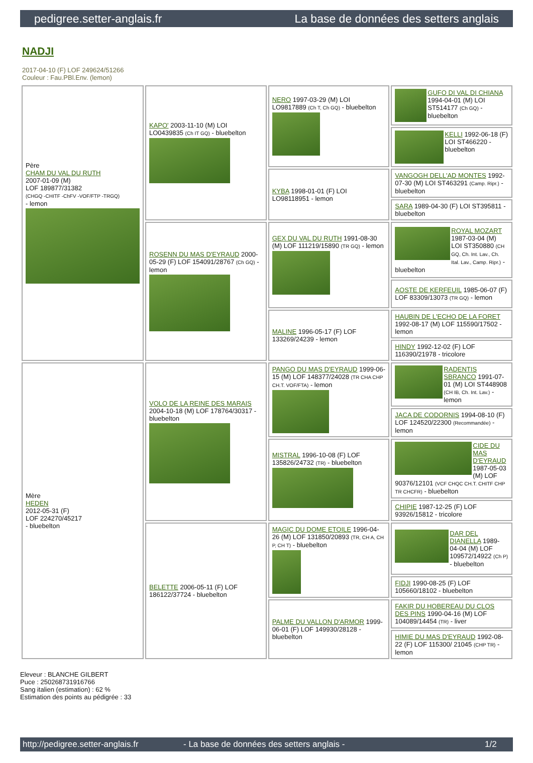pedigree.setter-anglais.fr La base de données des setters anglais
NADJI
2017-04-10 (F) LOF 249624/51266
Couleur : Fau.PBl.Env. (lemon)
| Père CHAM DU VAL DU RUTH 2007-01-09 (M) LOF 189877/31382 (CHGQ -CHITF -ChFV -VOF/FTP -TRGQ) - lemon | KAPO' 2003-11-10 (M) LOI LO0439835 (Ch IT GQ) - bluebelton | NERO 1997-03-29 (M) LOI LO9817889 (Ch T, Ch GQ) - bluebelton | GUFO DI VAL DI CHIANA 1994-04-01 (M) LOI ST514177 (Ch GQ) - bluebelton |
| | | | KELLI 1992-06-18 (F) LOI ST466220 - bluebelton |
| | | KYBA 1998-01-01 (F) LOI LO98118951 - lemon | VANGOGH DELL'AD MONTES 1992-07-30 (M) LOI ST463291 (Camp. Ripr.) - bluebelton |
| | | | SARA 1989-04-30 (F) LOI ST395811 - bluebelton |
| | ROSENN DU MAS D'EYRAUD 2000-05-29 (F) LOF 154091/28767 (Ch GQ) - lemon | GEX DU VAL DU RUTH 1991-08-30 (M) LOF 111219/15890 (TR GQ) - lemon | ROYAL MOZART 1987-03-04 (M) LOI ST350880 (CH GQ, Ch. Int. Lav., Ch. Ital. Lav., Camp. Ripr.) - bluebelton |
| | | | AOSTE DE KERFEUIL 1985-06-07 (F) LOF 83309/13073 (TR GQ) - lemon |
| | | MALINE 1996-05-17 (F) LOF 133269/24239 - lemon | HAUBIN DE L'ECHO DE LA FORET 1992-08-17 (M) LOF 115590/17502 - lemon |
| | | | HINDY 1992-12-02 (F) LOF 116390/21978 - tricolore |
| Mère HEDEN 2012-05-31 (F) LOF 224270/45217 - bluebelton | VOLO DE LA REINE DES MARAIS 2004-10-18 (M) LOF 178764/30317 - bluebelton | PANGO DU MAS D'EYRAUD 1999-06-15 (M) LOF 148377/24028 (TR CHA CHP CH.T. VOF/FTA) - lemon | RADENTIS SBRANCO 1991-07-01 (M) LOI ST448908 (CH IB, Ch. Int. Lav.) - lemon |
| | | | JACA DE CODORNIS 1994-08-10 (F) LOF 124520/22300 (Recommandée) - lemon |
| | | MISTRAL 1996-10-08 (F) LOF 135826/24732 (TR) - bluebelton | CIDE DU MAS D'EYRAUD 1987-05-03 (M) LOF 90376/12101 (VCF CHQC CH.T. CHITF CHP TR CHCFR) - bluebelton |
| | | | CHIPIE 1987-12-25 (F) LOF 93926/15812 - tricolore |
| | BELETTE 2006-05-11 (F) LOF 186122/37724 - bluebelton | MAGIC DU DOME ETOILE 1996-04-26 (M) LOF 131850/20893 (TR, CH A, CH P, CH T) - bluebelton | DAR DEL DIANELLA 1989-04-04 (M) LOF 109572/14922 (Ch P) - bluebelton |
| | | | FIDJI 1990-08-25 (F) LOF 105660/18102 - bluebelton |
| | | PALME DU VALLON D'ARMOR 1999-06-01 (F) LOF 149930/28128 - bluebelton | FAKIR DU HOBEREAU DU CLOS DES PINS 1990-04-16 (M) LOF 104089/14454 (TR) - liver |
| | | | HIMIE DU MAS D'EYRAUD 1992-08-22 (F) LOF 115300/ 21045 (CHP TR) - lemon |
Eleveur : BLANCHE GILBERT
Puce : 250268731916766
Sang italien (estimation) : 62 %
Estimation des points au pédigrée : 33
http://pedigree.setter-anglais.fr - La base de données des setters anglais - 1/2